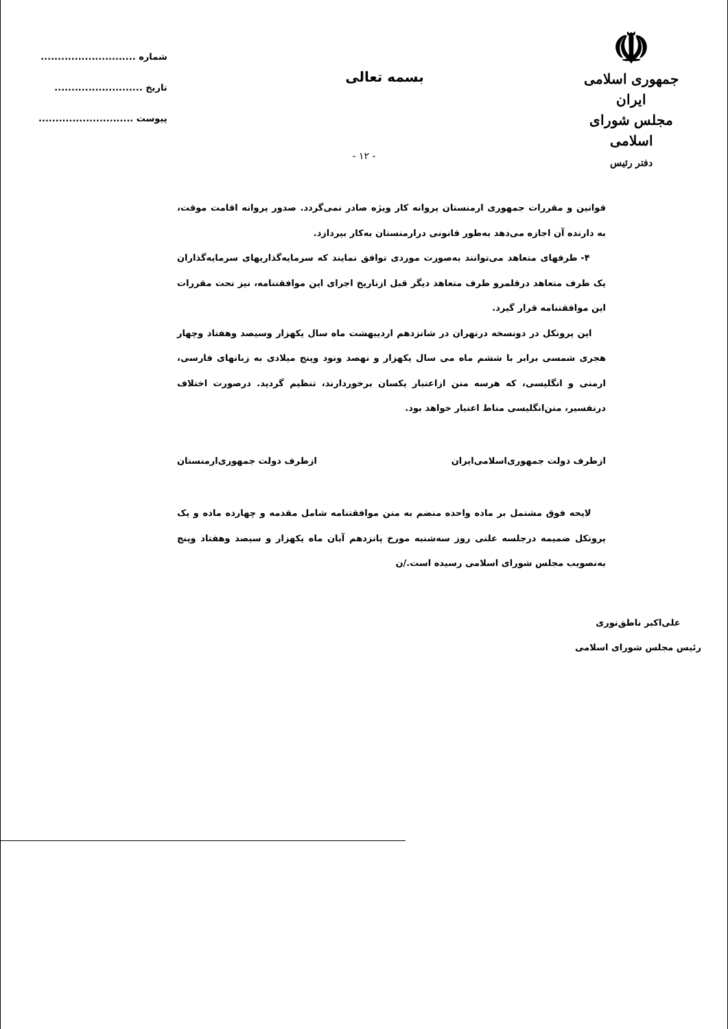☫
جمهوری اسلامی ایران
مجلس شورای اسلامی
دفتر رئیس
شماره ............................
تاریخ ..........................
پیوست ............................
بسمه تعالی
- ۱۲ -
قوانین و مقررات جمهوری ارمنستان پروانه کار ویژه صادر نمی‌گردد. صدور پروانه اقامت موقت، به دارنده آن اجازه می‌دهد به‌طور قانونی درارمنستان به‌کار بپردازد.
۴- طرفهای متعاهد می‌توانند به‌صورت موردی توافق نمایند که سرمایه‌گذاریهای سرمایه‌گذاران یک طرف متعاهد درقلمرو طرف متعاهد دیگر قبل ازتاریخ اجرای این موافقتنامه، نیز تحت مقررات این موافقتنامه قرار گیرد.
این پروتکل در دونسخه درتهران در شانزدهم اردیبهشت ماه سال یکهزار وسیصد وهفتاد وچهار هجری شمسی برابر با ششم ماه می سال یکهزار و نهصد ونود وپنج میلادی به زبانهای فارسی، ارمنی و انگلیسی، که هرسه متن ازاعتبار یکسان برخوردارند، تنظیم گردید. درصورت اختلاف درتفسیر، متن‌انگلیسی مناط اعتبار خواهد بود.
ازطرف دولت جمهوری‌اسلامی‌ایران ازطرف دولت جمهوری‌ارمنستان
لایحه فوق مشتمل بر ماده واحده منضم به متن موافقتنامه شامل مقدمه و چهارده ماده و یک پروتکل ضمیمه درجلسه علنی روز سه‌شنبه مورخ پانزدهم آبان ماه یکهزار و سیصد وهفتاد وپنج به‌تصویب مجلس شورای اسلامی رسیده است./ن
علی‌اکبر ناطق‌نوری
رئیس مجلس شورای اسلامی